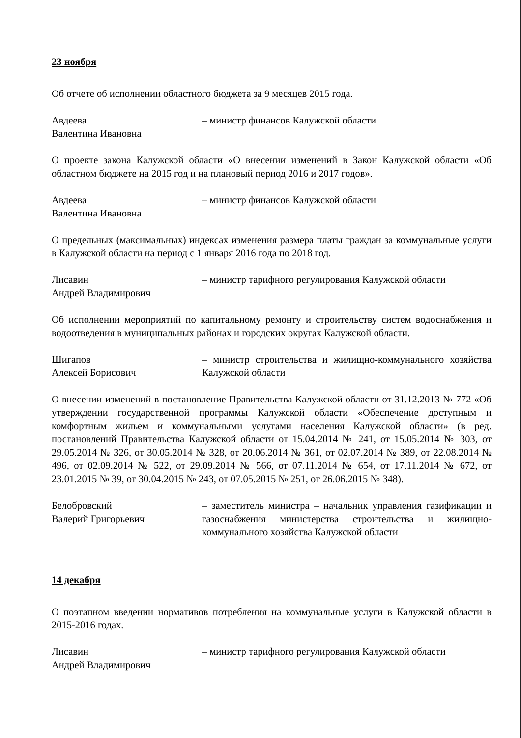23 ноября
Об отчете об исполнении областного бюджета за 9 месяцев 2015 года.
Авдеева
Валентина Ивановна
– министр финансов Калужской области
О проекте закона Калужской области «О внесении изменений в Закон Калужской области «Об областном бюджете на 2015 год и на плановый период 2016 и 2017 годов».
Авдеева
Валентина Ивановна
– министр финансов Калужской области
О предельных (максимальных) индексах изменения размера платы граждан за коммунальные услуги в Калужской области на период с 1 января 2016 года по 2018 год.
Лисавин
Андрей Владимирович
– министр тарифного регулирования Калужской области
Об исполнении мероприятий по капитальному ремонту и строительству систем водоснабжения и водоотведения в муниципальных районах и городских округах Калужской области.
Шигапов
Алексей Борисович
– министр строительства и жилищно-коммунального хозяйства Калужской области
О внесении изменений в постановление Правительства Калужской области от 31.12.2013 № 772 «Об утверждении государственной программы Калужской области «Обеспечение доступным и комфортным жильем и коммунальными услугами населения Калужской области» (в ред. постановлений Правительства Калужской области от 15.04.2014 № 241, от 15.05.2014 № 303, от 29.05.2014 № 326, от 30.05.2014 № 328, от 20.06.2014 № 361, от 02.07.2014 № 389, от 22.08.2014 № 496, от 02.09.2014 № 522, от 29.09.2014 № 566, от 07.11.2014 № 654, от 17.11.2014 № 672, от 23.01.2015 № 39, от 30.04.2015 № 243, от 07.05.2015 № 251, от 26.06.2015 № 348).
Белобровский
Валерий Григорьевич
– заместитель министра – начальник управления газификации и газоснабжения министерства строительства и жилищно-коммунального хозяйства Калужской области
14 декабря
О поэтапном введении нормативов потребления на коммунальные услуги в Калужской области в 2015-2016 годах.
Лисавин
Андрей Владимирович
– министр тарифного регулирования Калужской области